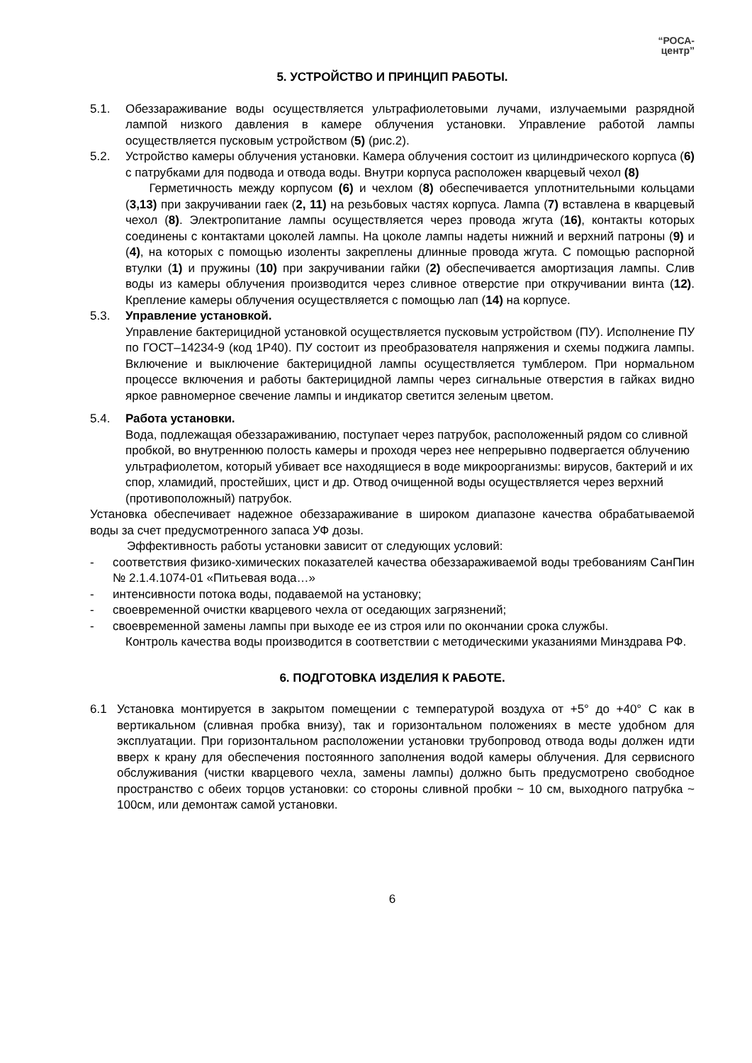“РОСА-
центр”
5. УСТРОЙСТВО И ПРИНЦИП РАБОТЫ.
5.1. Обеззараживание воды осуществляется ультрафиолетовыми лучами, излучаемыми разрядной лампой низкого давления в камере облучения установки. Управление работой лампы осуществляется пусковым устройством (5) (рис.2).
5.2. Устройство камеры облучения установки. Камера облучения состоит из цилиндрического корпуса (6) с патрубками для подвода и отвода воды. Внутри корпуса расположен кварцевый чехол (8)
Герметичность между корпусом (6) и чехлом (8) обеспечивается уплотнительными кольцами (3,13) при закручивании гаек (2, 11) на резьбовых частях корпуса. Лампа (7) вставлена в кварцевый чехол (8). Электропитание лампы осуществляется через провода жгута (16), контакты которых соединены с контактами цоколей лампы. На цоколе лампы надеты нижний и верхний патроны (9) и (4), на которых с помощью изоленты закреплены длинные провода жгута. С помощью распорной втулки (1) и пружины (10) при закручивании гайки (2) обеспечивается амортизация лампы. Слив воды из камеры облучения производится через сливное отверстие при откручивании винта (12). Крепление камеры облучения осуществляется с помощью лап (14) на корпусе.
5.3. Управление установкой.
Управление бактерицидной установкой осуществляется пусковым устройством (ПУ). Исполнение ПУ по ГОСТ–14234-9 (код 1Р40). ПУ состоит из преобразователя напряжения и схемы поджига лампы. Включение и выключение бактерицидной лампы осуществляется тумблером. При нормальном процессе включения и работы бактерицидной лампы через сигнальные отверстия в гайках видно яркое равномерное свечение лампы и индикатор светится зеленым цветом.
5.4. Работа установки.
Вода, подлежащая обеззараживанию, поступает через патрубок, расположенный рядом со сливной пробкой, во внутреннюю полость камеры и проходя через нее непрерывно подвергается облучению ультрафиолетом, который убивает все находящиеся в воде микроорганизмы: вирусов, бактерий и их спор, хламидий, простейших, цист и др. Отвод очищенной воды осуществляется через верхний (противоположный) патрубок.
Установка обеспечивает надежное обеззараживание в широком диапазоне качества обрабатываемой воды за счет предусмотренного запаса УФ дозы.
Эффективность работы установки зависит от следующих условий:
- соответствия физико-химических показателей качества обеззараживаемой воды требованиям СанПин № 2.1.4.1074-01 «Питьевая вода…»
- интенсивности потока воды, подаваемой на установку;
- своевременной очистки кварцевого чехла от оседающих загрязнений;
- своевременной замены лампы при выходе ее из строя или по окончании срока службы.
Контроль качества воды производится в соответствии с методическими указаниями Минздрава РФ.
6. ПОДГОТОВКА ИЗДЕЛИЯ К РАБОТЕ.
6.1 Установка монтируется в закрытом помещении с температурой воздуха от +5° до +40° С как в вертикальном (сливная пробка внизу), так и горизонтальном положениях в месте удобном для эксплуатации. При горизонтальном расположении установки трубопровод отвода воды должен идти вверх к крану для обеспечения постоянного заполнения водой камеры облучения. Для сервисного обслуживания (чистки кварцевого чехла, замены лампы) должно быть предусмотрено свободное пространство с обеих торцов установки: со стороны сливной пробки ~ 10 см, выходного патрубка ~ 100см, или демонтаж самой установки.
6